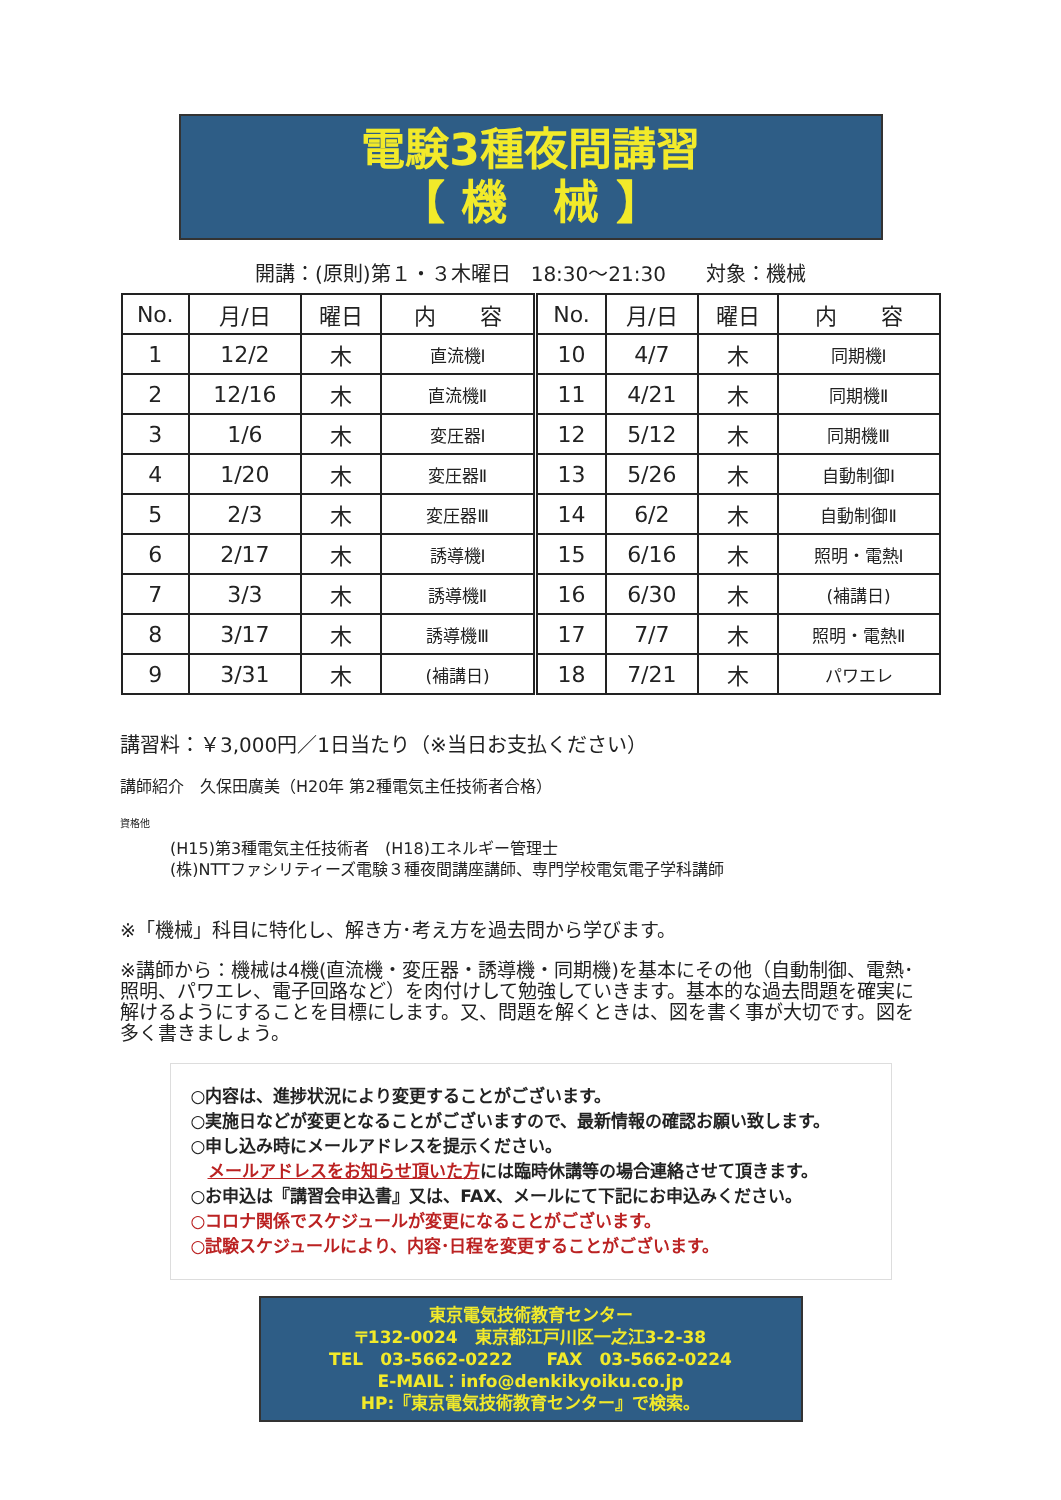電験3種夜間講習
【 機　械 】
開講：(原則)第１・３木曜日　18:30～21:30　　対象：機械
| No. | 月/日 | 曜日 | 内 容 | No. | 月/日 | 曜日 | 内 容 |
| --- | --- | --- | --- | --- | --- | --- | --- |
| 1 | 12/2 | 木 | 直流機Ⅰ | 10 | 4/7 | 木 | 同期機Ⅰ |
| 2 | 12/16 | 木 | 直流機Ⅱ | 11 | 4/21 | 木 | 同期機Ⅱ |
| 3 | 1/6 | 木 | 変圧器Ⅰ | 12 | 5/12 | 木 | 同期機Ⅲ |
| 4 | 1/20 | 木 | 変圧器Ⅱ | 13 | 5/26 | 木 | 自動制御Ⅰ |
| 5 | 2/3 | 木 | 変圧器Ⅲ | 14 | 6/2 | 木 | 自動制御Ⅱ |
| 6 | 2/17 | 木 | 誘導機Ⅰ | 15 | 6/16 | 木 | 照明・電熱Ⅰ |
| 7 | 3/3 | 木 | 誘導機Ⅱ | 16 | 6/30 | 木 | (補講日) |
| 8 | 3/17 | 木 | 誘導機Ⅲ | 17 | 7/7 | 木 | 照明・電熱Ⅱ |
| 9 | 3/31 | 木 | (補講日) | 18 | 7/21 | 木 | パワエレ |
講習料：￥3,000円／1日当たり（※当日お支払ください）
講師紹介　久保田廣美（H20年 第2種電気主任技術者合格）
資格他
(H15)第3種電気主任技術者　(H18)エネルギー管理士
(株)NTTファシリティーズ電験３種夜間講座講師、専門学校電気電子学科講師
※「機械」科目に特化し、解き方･考え方を過去問から学びます。
※講師から：機械は4機(直流機・変圧器・誘導機・同期機)を基本にその他（自動制御、電熱･照明、パワエレ、電子回路など）を肉付けして勉強していきます。基本的な過去問題を確実に解けるようにすることを目標にします。又、問題を解くときは、図を書く事が大切です。図を多く書きましょう。
○内容は、進捗状況により変更することがございます。
○実施日などが変更となることがございますので、最新情報の確認お願い致します。
○申し込み時にメールアドレスを提示ください。
　メールアドレスをお知らせ頂いた方には臨時休講等の場合連絡させて頂きます。
○お申込は『講習会申込書』又は、FAX、メールにて下記にお申込みください。
○コロナ関係でスケジュールが変更になることがございます。
○試験スケジュールにより、内容･日程を変更することがございます。
東京電気技術教育センター
〒132-0024　東京都江戸川区一之江3-2-38
TEL　03-5662-0222　　FAX　03-5662-0224
E-MAIL：info@denkikyoiku.co.jp
HP:『東京電気技術教育センター』で検索。